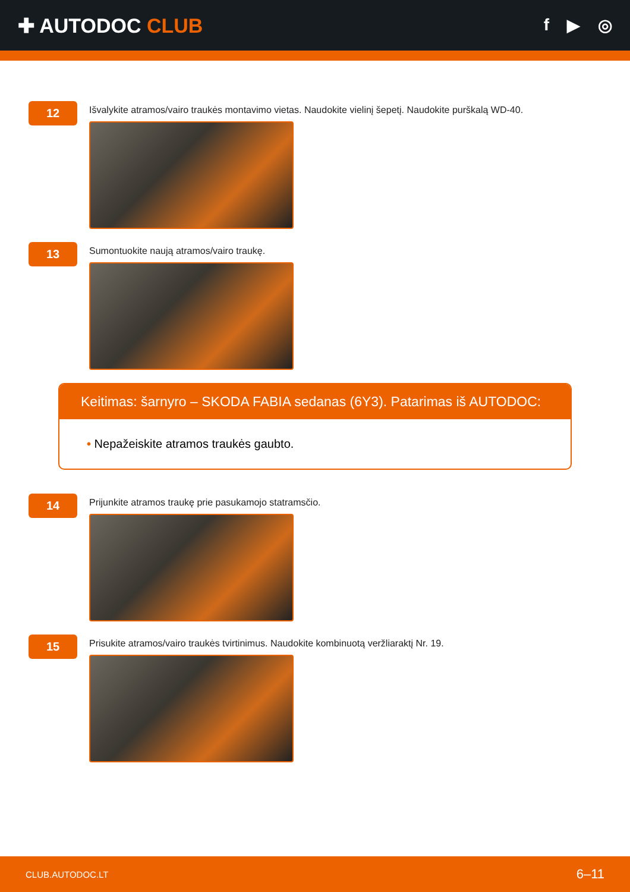✚ AUTODOC CLUB
f ▶ ◎
12
Išvalykite atramos/vairo traukės montavimo vietas. Naudokite vielinį šepetį. Naudokite purškalą WD-40.
13
Sumontuokite naują atramos/vairo traukę.
Keitimas: šarnyro – SKODA FABIA sedanas (6Y3). Patarimas iš AUTODOC:
• Nepažeiskite atramos traukės gaubto.
14
Prijunkite atramos traukę prie pasukamojo statramsčio.
15
Prisukite atramos/vairo traukės tvirtinimus. Naudokite kombinuotą veržliaraktį Nr. 19.
CLUB.AUTODOC.LT 6–11